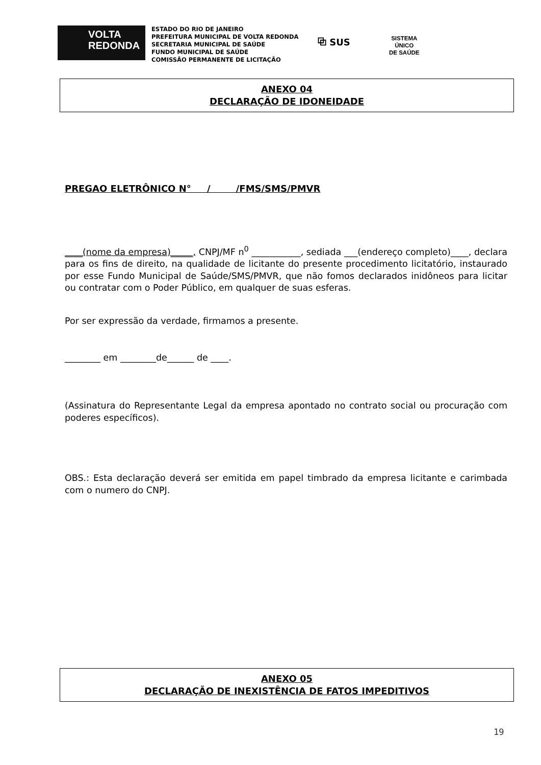VOLTA
REDONDA
ESTADO DO RIO DE JANEIRO
PREFEITURA MUNICIPAL DE VOLTA REDONDA
SECRETARIA MUNICIPAL DE SAÚDE
FUNDO MUNICIPAL DE SAÚDE
COMISSÃO PERMANENTE DE LICITAÇÃO
⧉ SUS
SISTEMA
ÚNICO
DE SAÚDE
ANEXO 04
DECLARAÇÃO DE IDONEIDADE
PREGAO ELETRÔNICO N° / /FMS/SMS/PMVR
____(nome da empresa)_____, CNPJ/MF n<sup>0</sup> ___________, sediada ___(endereço completo)____, declara para os fins de direito, na qualidade de licitante do presente procedimento licitatório, instaurado por esse Fundo Municipal de Saúde/SMS/PMVR, que não fomos declarados inidôneos para licitar ou contratar com o Poder Público, em qualquer de suas esferas.
Por ser expressão da verdade, firmamos a presente.
________ em ________de______ de ____.
(Assinatura do Representante Legal da empresa apontado no contrato social ou procuração com poderes específicos).
OBS.: Esta declaração deverá ser emitida em papel timbrado da empresa licitante e carimbada com o numero do CNPJ.
ANEXO 05
DECLARAÇÃO DE INEXISTÊNCIA DE FATOS IMPEDITIVOS
19